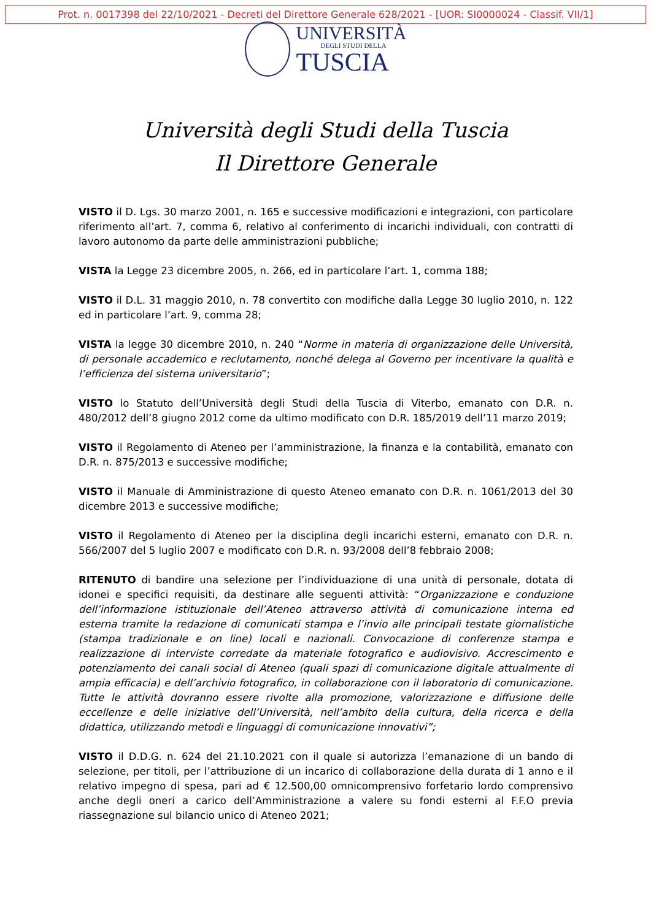Prot. n. 0017398 del 22/10/2021 - Decreti del Direttore Generale 628/2021 - [UOR: SI0000024 - Classif. VII/1]
UNIVERSITÀ
DEGLI STUDI DELLA
TUSCIA
Università degli Studi della Tuscia
Il Direttore Generale
VISTO il D. Lgs. 30 marzo 2001, n. 165 e successive modificazioni e integrazioni, con particolare riferimento all’art. 7, comma 6, relativo al conferimento di incarichi individuali, con contratti di lavoro autonomo da parte delle amministrazioni pubbliche;
VISTA la Legge 23 dicembre 2005, n. 266, ed in particolare l’art. 1, comma 188;
VISTO il D.L. 31 maggio 2010, n. 78 convertito con modifiche dalla Legge 30 luglio 2010, n. 122 ed in particolare l’art. 9, comma 28;
VISTA la legge 30 dicembre 2010, n. 240 “Norme in materia di organizzazione delle Università, di personale accademico e reclutamento, nonché delega al Governo per incentivare la qualità e l’efficienza del sistema universitario”;
VISTO lo Statuto dell’Università degli Studi della Tuscia di Viterbo, emanato con D.R. n. 480/2012 dell’8 giugno 2012 come da ultimo modificato con D.R. 185/2019 dell’11 marzo 2019;
VISTO il Regolamento di Ateneo per l’amministrazione, la finanza e la contabilità, emanato con D.R. n. 875/2013 e successive modifiche;
VISTO il Manuale di Amministrazione di questo Ateneo emanato con D.R. n. 1061/2013 del 30 dicembre 2013 e successive modifiche;
VISTO il Regolamento di Ateneo per la disciplina degli incarichi esterni, emanato con D.R. n. 566/2007 del 5 luglio 2007 e modificato con D.R. n. 93/2008 dell’8 febbraio 2008;
RITENUTO di bandire una selezione per l’individuazione di una unità di personale, dotata di idonei e specifici requisiti, da destinare alle seguenti attività: “Organizzazione e conduzione dell’informazione istituzionale dell’Ateneo attraverso attività di comunicazione interna ed esterna tramite la redazione di comunicati stampa e l’invio alle principali testate giornalistiche (stampa tradizionale e on line) locali e nazionali. Convocazione di conferenze stampa e realizzazione di interviste corredate da materiale fotografico e audiovisivo. Accrescimento e potenziamento dei canali social di Ateneo (quali spazi di comunicazione digitale attualmente di ampia efficacia) e dell’archivio fotografico, in collaborazione con il laboratorio di comunicazione. Tutte le attività dovranno essere rivolte alla promozione, valorizzazione e diffusione delle eccellenze e delle iniziative dell’Università, nell’ambito della cultura, della ricerca e della didattica, utilizzando metodi e linguaggi di comunicazione innovativi”;
VISTO il D.D.G. n. 624 del 21.10.2021 con il quale si autorizza l’emanazione di un bando di selezione, per titoli, per l’attribuzione di un incarico di collaborazione della durata di 1 anno e il relativo impegno di spesa, pari ad € 12.500,00 omnicomprensivo forfetario lordo comprensivo anche degli oneri a carico dell’Amministrazione a valere su fondi esterni al F.F.O previa riassegnazione sul bilancio unico di Ateneo 2021;